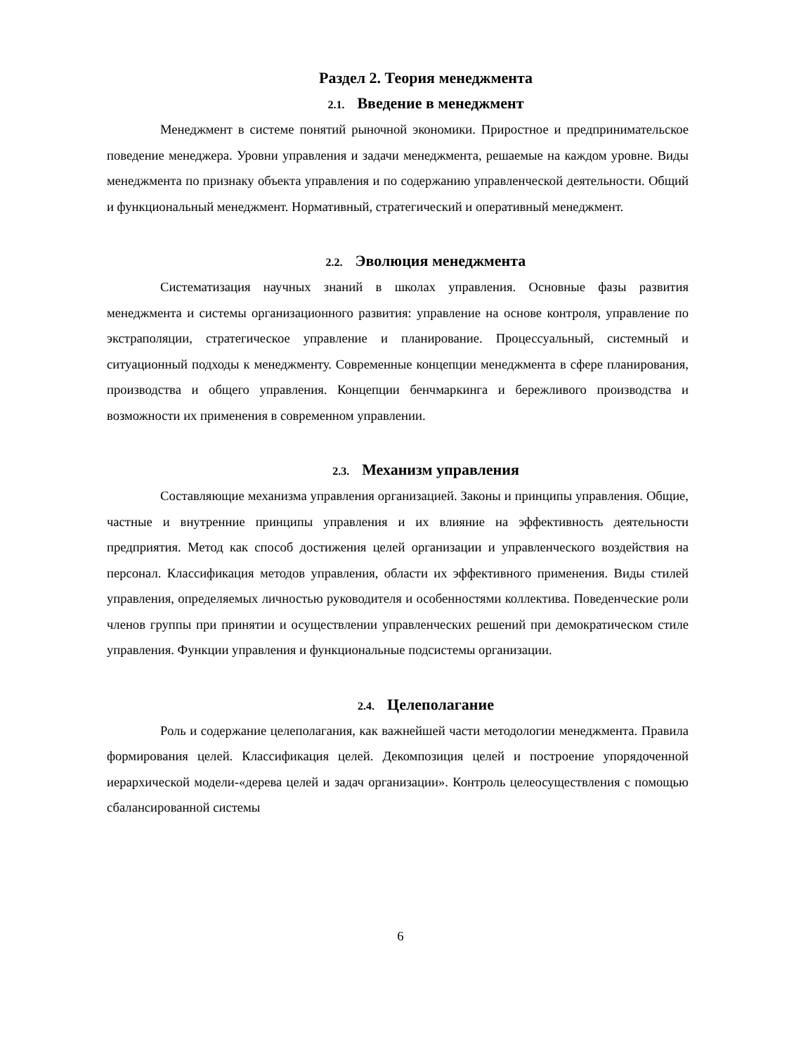Раздел 2. Теория менеджмента
2.1. Введение в менеджмент
Менеджмент в системе понятий рыночной экономики. Приростное и предпринимательское поведение менеджера. Уровни управления и задачи менеджмента, решаемые на каждом уровне. Виды менеджмента по признаку объекта управления и по содержанию управленческой деятельности. Общий и функциональный менеджмент. Нормативный, стратегический и оперативный менеджмент.
2.2. Эволюция менеджмента
Систематизация научных знаний в школах управления. Основные фазы развития менеджмента и системы организационного развития: управление на основе контроля, управление по экстраполяции, стратегическое управление и планирование. Процессуальный, системный и ситуационный подходы к менеджменту. Современные концепции менеджмента в сфере планирования, производства и общего управления. Концепции бенчмаркинга и бережливого производства и возможности их применения в современном управлении.
2.3. Механизм управления
Составляющие механизма управления организацией. Законы и принципы управления. Общие, частные и внутренние принципы управления и их влияние на эффективность деятельности предприятия. Метод как способ достижения целей организации и управленческого воздействия на персонал. Классификация методов управления, области их эффективного применения. Виды стилей управления, определяемых личностью руководителя и особенностями коллектива. Поведенческие роли членов группы при принятии и осуществлении управленческих решений при демократическом стиле управления. Функции управления и функциональные подсистемы организации.
2.4. Целеполагание
Роль и содержание целеполагания, как важнейшей части методологии менеджмента. Правила формирования целей. Классификация целей. Декомпозиция целей и построение упорядоченной иерархической модели-«дерева целей и задач организации». Контроль целеосуществления с помощью сбалансированной системы
6